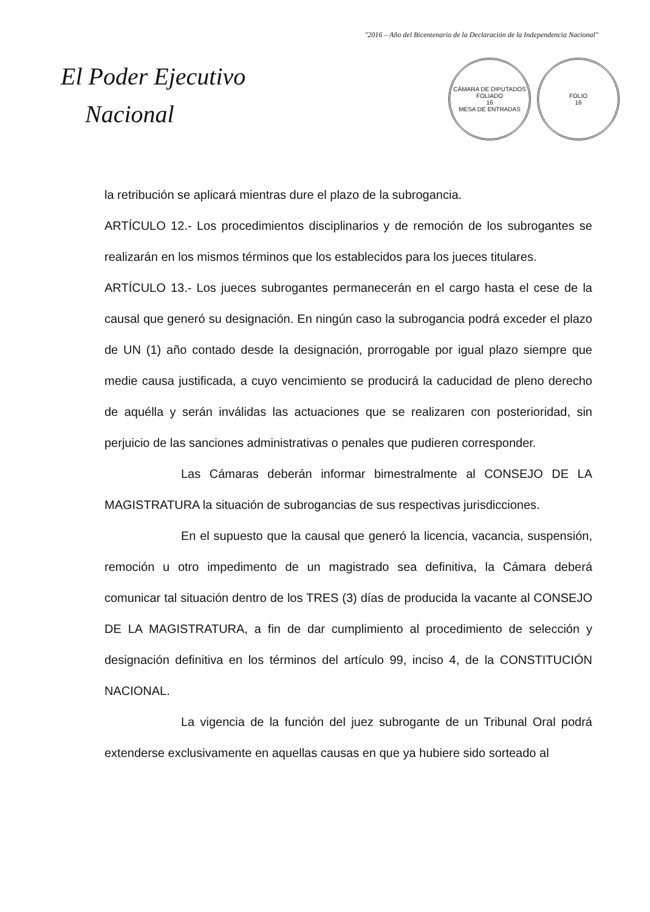"2016 – Año del Bicentenario de la Declaración de la Independencia Nacional"
El Poder Ejecutivo
Nacional
CÁMARA DE DIPUTADOS
FOLIADO
16
MESA DE ENTRADAS
FOLIO
16
la retribución se aplicará mientras dure el plazo de la subrogancia.
ARTÍCULO 12.- Los procedimientos disciplinarios y de remoción de los subrogantes se realizarán en los mismos términos que los establecidos para los jueces titulares.
ARTÍCULO 13.- Los jueces subrogantes permanecerán en el cargo hasta el cese de la causal que generó su designación. En ningún caso la subrogancia podrá exceder el plazo de UN (1) año contado desde la designación, prorrogable por igual plazo siempre que medie causa justificada, a cuyo vencimiento se producirá la caducidad de pleno derecho de aquélla y serán inválidas las actuaciones que se realizaren con posterioridad, sin perjuicio de las sanciones administrativas o penales que pudieren corresponder.
Las Cámaras deberán informar bimestralmente al CONSEJO DE LA MAGISTRATURA la situación de subrogancias de sus respectivas jurisdicciones.
En el supuesto que la causal que generó la licencia, vacancia, suspensión, remoción u otro impedimento de un magistrado sea definitiva, la Cámara deberá comunicar tal situación dentro de los TRES (3) días de producida la vacante al CONSEJO DE LA MAGISTRATURA, a fin de dar cumplimiento al procedimiento de selección y designación definitiva en los términos del artículo 99, inciso 4, de la CONSTITUCIÓN NACIONAL.
La vigencia de la función del juez subrogante de un Tribunal Oral podrá extenderse exclusivamente en aquellas causas en que ya hubiere sido sorteado al